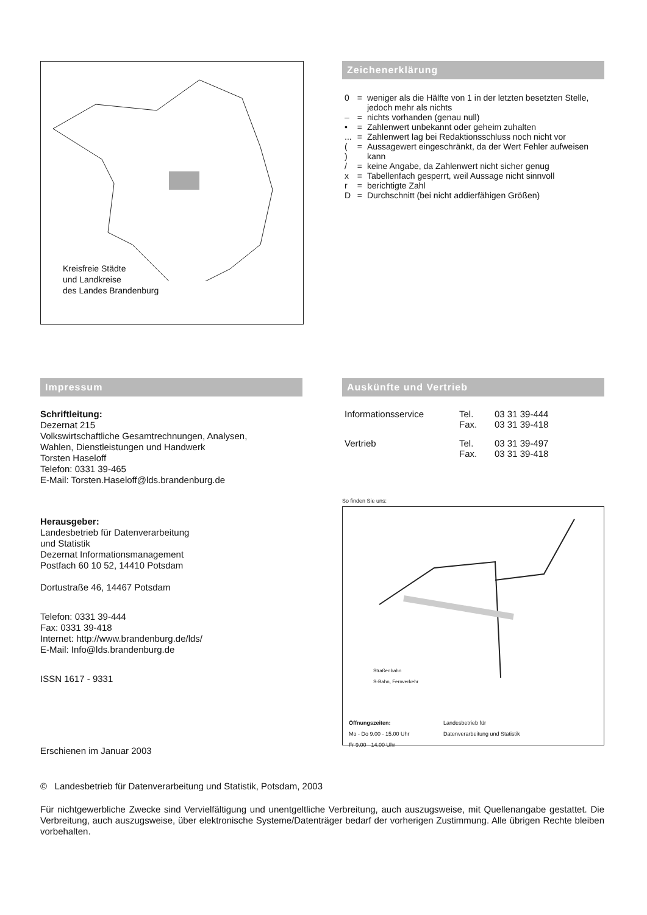Kreisfreie Städte
und Landkreise
des Landes Brandenburg
Zeichenerklärung
| 0 | = | weniger als die Hälfte von 1 in der letzten besetzten Stelle, jedoch mehr als nichts |
| – | = | nichts vorhanden (genau null) |
| • | = | Zahlenwert unbekannt oder geheim zuhalten |
| ... | = | Zahlenwert lag bei Redaktionsschluss noch nicht vor |
| ( ) | = | Aussagewert eingeschränkt, da der Wert Fehler aufweisen kann |
| / | = | keine Angabe, da Zahlenwert nicht sicher genug |
| x | = | Tabellenfach gesperrt, weil Aussage nicht sinnvoll |
| r | = | berichtigte Zahl |
| D | = | Durchschnitt (bei nicht addierfähigen Größen) |
Impressum
Schriftleitung:
Dezernat 215
Volkswirtschaftliche Gesamtrechnungen, Analysen,
Wahlen, Dienstleistungen und Handwerk
Torsten Haseloff
Telefon: 0331 39-465
E-Mail: Torsten.Haseloff@lds.brandenburg.de
Herausgeber:
Landesbetrieb für Datenverarbeitung
und Statistik
Dezernat Informationsmanagement
Postfach 60 10 52, 14410 Potsdam
Dortustraße 46, 14467 Potsdam
Telefon: 0331 39-444
Fax: 0331 39-418
Internet: http://www.brandenburg.de/lds/
E-Mail: Info@lds.brandenburg.de
ISSN 1617 - 9331
Erschienen im Januar 2003
Auskünfte und Vertrieb
| Informationsservice | Tel. | 03 31 39-444 |
| | Fax. | 03 31 39-418 |
| Vertrieb | Tel. | 03 31 39-497 |
| | Fax. | 03 31 39-418 |
So finden Sie uns:
Landesbetrieb für
Datenverarbeitung und Statistik
Straßenbahn
S-Bahn, Fernverkehr
Öffnungszeiten:
Mo - Do 9.00 - 15.00 Uhr
Fr 9.00 - 14.00 Uhr
© Landesbetrieb für Datenverarbeitung und Statistik, Potsdam, 2003
Für nichtgewerbliche Zwecke sind Vervielfältigung und unentgeltliche Verbreitung, auch auszugsweise, mit Quellenangabe gestattet. Die Verbreitung, auch auszugsweise, über elektronische Systeme/Datenträger bedarf der vorherigen Zustimmung. Alle übrigen Rechte bleiben vorbehalten.